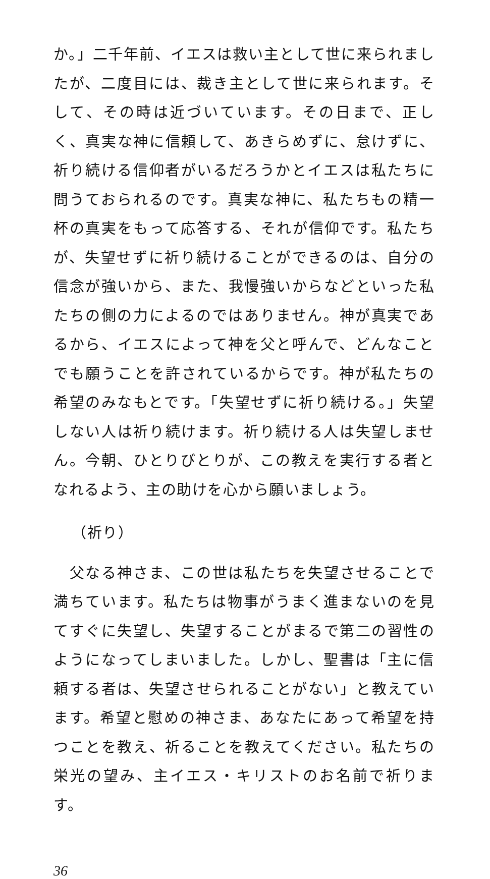か。」二千年前、イエスは救い主として世に来られましたが、二度目には、裁き主として世に来られます。そして、その時は近づいています。その日まで、正しく、真実な神に信頼して、あきらめずに、怠けずに、祈り続ける信仰者がいるだろうかとイエスは私たちに問うておられるのです。真実な神に、私たちもの精一杯の真実をもって応答する、それが信仰です。私たちが、失望せずに祈り続けることができるのは、自分の信念が強いから、また、我慢強いからなどといった私たちの側の力によるのではありません。神が真実であるから、イエスによって神を父と呼んで、どんなことでも願うことを許されているからです。神が私たちの希望のみなもとです。「失望せずに祈り続ける。」失望しない人は祈り続けます。祈り続ける人は失望しません。今朝、ひとりびとりが、この教えを実行する者となれるよう、主の助けを心から願いましょう。
（祈り）
　父なる神さま、この世は私たちを失望させることで満ちています。私たちは物事がうまく進まないのを見てすぐに失望し、失望することがまるで第二の習性のようになってしまいました。しかし、聖書は「主に信頼する者は、失望させられることがない」と教えています。希望と慰めの神さま、あなたにあって希望を持つことを教え、祈ることを教えてください。私たちの栄光の望み、主イエス・キリストのお名前で祈ります。
36